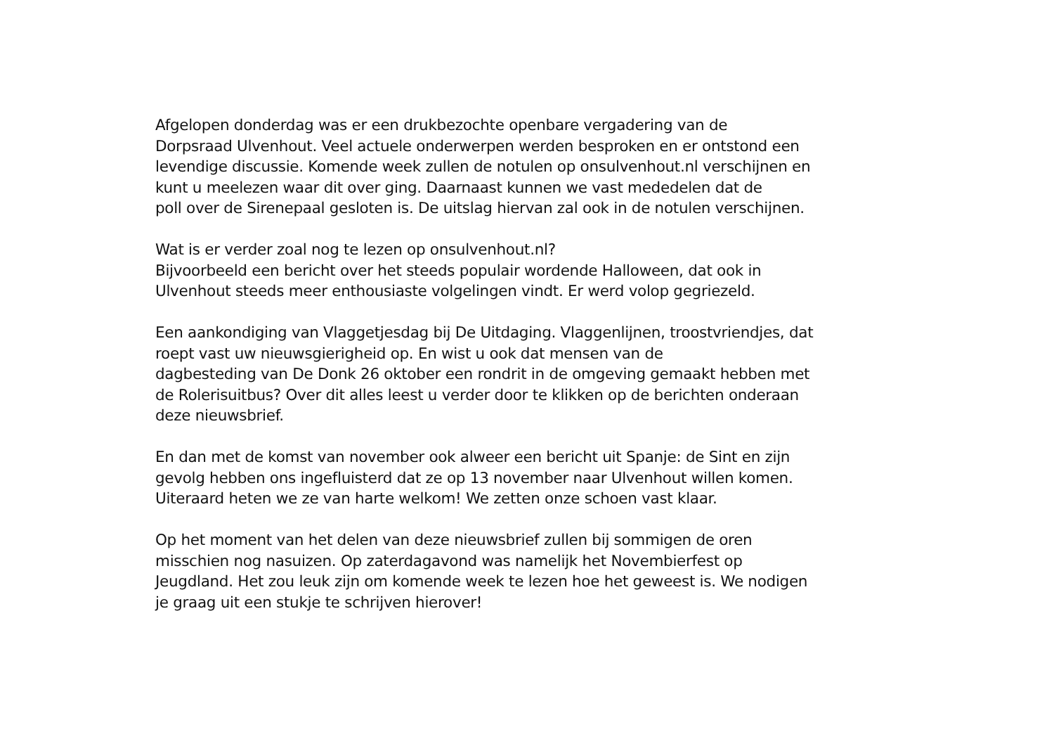Afgelopen donderdag was er een drukbezochte openbare vergadering van de
Dorpsraad Ulvenhout. Veel actuele onderwerpen werden besproken en er ontstond een
levendige discussie. Komende week zullen de notulen op onsulvenhout.nl verschijnen en
kunt u meelezen waar dit over ging. Daarnaast kunnen we vast mededelen dat de
poll over de Sirenepaal gesloten is. De uitslag hiervan zal ook in de notulen verschijnen.
Wat is er verder zoal nog te lezen op onsulvenhout.nl?
Bijvoorbeeld een bericht over het steeds populair wordende Halloween, dat ook in
Ulvenhout steeds meer enthousiaste volgelingen vindt. Er werd volop gegriezeld.
Een aankondiging van Vlaggetjesdag bij De Uitdaging. Vlaggenlijnen, troostvriendjes, dat
roept vast uw nieuwsgierigheid op. En wist u ook dat mensen van de
dagbesteding van De Donk 26 oktober een rondrit in de omgeving gemaakt hebben met
de Rolerisuitbus? Over dit alles leest u verder door te klikken op de berichten onderaan
deze nieuwsbrief.
En dan met de komst van november ook alweer een bericht uit Spanje: de Sint en zijn
gevolg hebben ons ingefluisterd dat ze op 13 november naar Ulvenhout willen komen.
Uiteraard heten we ze van harte welkom! We zetten onze schoen vast klaar.
Op het moment van het delen van deze nieuwsbrief zullen bij sommigen de oren
misschien nog nasuizen. Op zaterdagavond was namelijk het Novembierfest op
Jeugdland. Het zou leuk zijn om komende week te lezen hoe het geweest is. We nodigen
je graag uit een stukje te schrijven hierover!